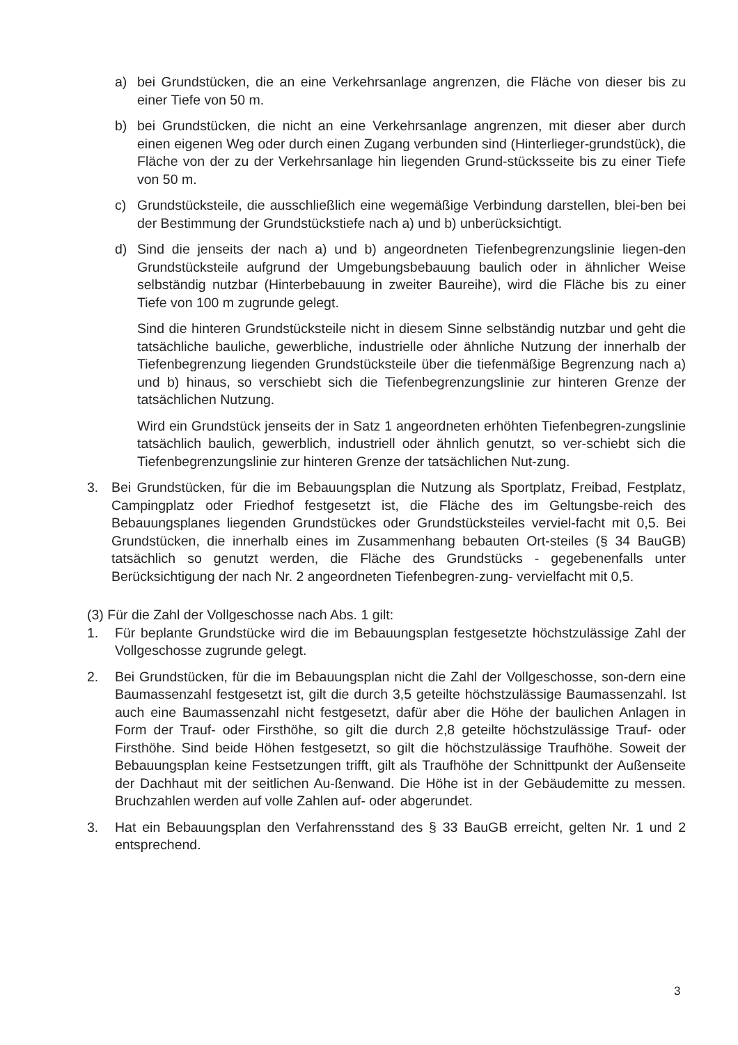a) bei Grundstücken, die an eine Verkehrsanlage angrenzen, die Fläche von dieser bis zu einer Tiefe von 50 m.
b) bei Grundstücken, die nicht an eine Verkehrsanlage angrenzen, mit dieser aber durch einen eigenen Weg oder durch einen Zugang verbunden sind (Hinterlieger-grundstück), die Fläche von der zu der Verkehrsanlage hin liegenden Grund-stücksseite bis zu einer Tiefe von 50 m.
c) Grundstücksteile, die ausschließlich eine wegemäßige Verbindung darstellen, blei-ben bei der Bestimmung der Grundstückstiefe nach a) und b) unberücksichtigt.
d) Sind die jenseits der nach a) und b) angeordneten Tiefenbegrenzungslinie liegen-den Grundstücksteile aufgrund der Umgebungsbebauung baulich oder in ähnlicher Weise selbständig nutzbar (Hinterbebauung in zweiter Baureihe), wird die Fläche bis zu einer Tiefe von 100 m zugrunde gelegt.
Sind die hinteren Grundstücksteile nicht in diesem Sinne selbständig nutzbar und geht die tatsächliche bauliche, gewerbliche, industrielle oder ähnliche Nutzung der innerhalb der Tiefenbegrenzung liegenden Grundstücksteile über die tiefenmäßige Begrenzung nach a) und b) hinaus, so verschiebt sich die Tiefenbegrenzungslinie zur hinteren Grenze der tatsächlichen Nutzung.
Wird ein Grundstück jenseits der in Satz 1 angeordneten erhöhten Tiefenbegren-zungslinie tatsächlich baulich, gewerblich, industriell oder ähnlich genutzt, so ver-schiebt sich die Tiefenbegrenzungslinie zur hinteren Grenze der tatsächlichen Nut-zung.
3. Bei Grundstücken, für die im Bebauungsplan die Nutzung als Sportplatz, Freibad, Festplatz, Campingplatz oder Friedhof festgesetzt ist, die Fläche des im Geltungsbe-reich des Bebauungsplanes liegenden Grundstückes oder Grundstücksteiles verviel-facht mit 0,5. Bei Grundstücken, die innerhalb eines im Zusammenhang bebauten Ort-steiles (§ 34 BauGB) tatsächlich so genutzt werden, die Fläche des Grundstücks - gegebenenfalls unter Berücksichtigung der nach Nr. 2 angeordneten Tiefenbegren-zung- vervielfacht mit 0,5.
(3) Für die Zahl der Vollgeschosse nach Abs. 1 gilt:
1. Für beplante Grundstücke wird die im Bebauungsplan festgesetzte höchstzulässige Zahl der Vollgeschosse zugrunde gelegt.
2. Bei Grundstücken, für die im Bebauungsplan nicht die Zahl der Vollgeschosse, son-dern eine Baumassenzahl festgesetzt ist, gilt die durch 3,5 geteilte höchstzulässige Baumassenzahl. Ist auch eine Baumassenzahl nicht festgesetzt, dafür aber die Höhe der baulichen Anlagen in Form der Trauf- oder Firsthöhe, so gilt die durch 2,8 geteilte höchstzulässige Trauf- oder Firsthöhe. Sind beide Höhen festgesetzt, so gilt die höchstzulässige Traufhöhe. Soweit der Bebauungsplan keine Festsetzungen trifft, gilt als Traufhöhe der Schnittpunkt der Außenseite der Dachhaut mit der seitlichen Au-ßenwand. Die Höhe ist in der Gebäudemitte zu messen. Bruchzahlen werden auf volle Zahlen auf- oder abgerundet.
3. Hat ein Bebauungsplan den Verfahrensstand des § 33 BauGB erreicht, gelten Nr. 1 und 2 entsprechend.
3